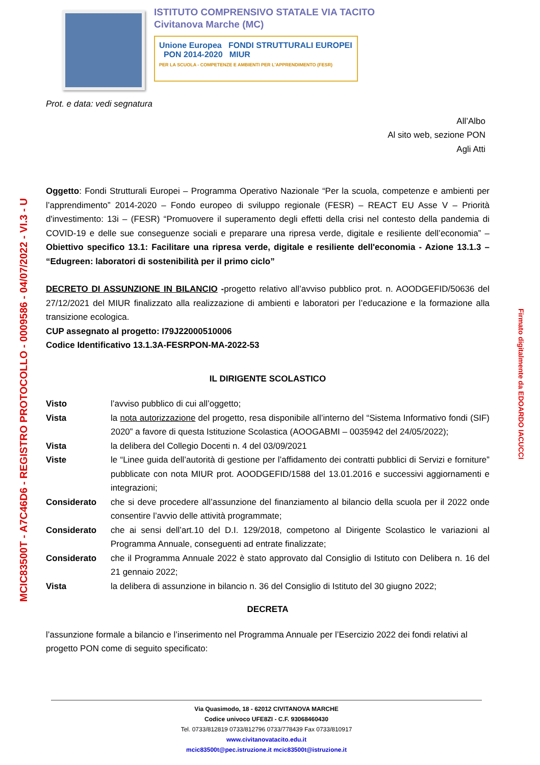ISTITUTO COMPRENSIVO STATALE VIA TACITO
Civitanova Marche (MC)
Unione Europea FONDI STRUTTURALI EUROPEI PON 2014-2020 MIUR
PER LA SCUOLA - COMPETENZE E AMBIENTI PER L'APPRENDIMENTO (FESR)
Prot. e data: vedi segnatura
All’Albo
Al sito web, sezione PON
Agli Atti
Oggetto: Fondi Strutturali Europei – Programma Operativo Nazionale “Per la scuola, competenze e ambienti per l’apprendimento” 2014-2020 – Fondo europeo di sviluppo regionale (FESR) – REACT EU Asse V – Priorità d'investimento: 13i – (FESR) “Promuovere il superamento degli effetti della crisi nel contesto della pandemia di COVID-19 e delle sue conseguenze sociali e preparare una ripresa verde, digitale e resiliente dell’economia” – Obiettivo specifico 13.1: Facilitare una ripresa verde, digitale e resiliente dell'economia - Azione 13.1.3 – “Edugreen: laboratori di sostenibilità per il primo ciclo”
DECRETO DI ASSUNZIONE IN BILANCIO -progetto relativo all’avviso pubblico prot. n. AOODGEFID/50636 del 27/12/2021 del MIUR finalizzato alla realizzazione di ambienti e laboratori per l’educazione e la formazione alla transizione ecologica.
CUP assegnato al progetto: I79J22000510006
Codice Identificativo 13.1.3A-FESRPON-MA-2022-53
IL DIRIGENTE SCOLASTICO
Visto l’avviso pubblico di cui all’oggetto;
Vista la nota autorizzazione del progetto, resa disponibile all’interno del “Sistema Informativo fondi (SIF) 2020” a favore di questa Istituzione Scolastica (AOOGABMI – 0035942 del 24/05/2022);
Vista la delibera del Collegio Docenti n. 4 del 03/09/2021
Viste le “Linee guida dell’autorità di gestione per l’affidamento dei contratti pubblici di Servizi e forniture” pubblicate con nota MIUR prot. AOODGEFID/1588 del 13.01.2016 e successivi aggiornamenti e integrazioni;
Considerato che si deve procedere all’assunzione del finanziamento al bilancio della scuola per il 2022 onde consentire l’avvio delle attività programmate;
Considerato che ai sensi dell’art.10 del D.I. 129/2018, competono al Dirigente Scolastico le variazioni al Programma Annuale, conseguenti ad entrate finalizzate;
Considerato che il Programma Annuale 2022 è stato approvato dal Consiglio di Istituto con Delibera n. 16 del 21 gennaio 2022;
Vista la delibera di assunzione in bilancio n. 36 del Consiglio di Istituto del 30 giugno 2022;
DECRETA
l’assunzione formale a bilancio e l’inserimento nel Programma Annuale per l’Esercizio 2022 dei fondi relativi al progetto PON come di seguito specificato:
MCIC83500T - A7C46D6 - REGISTRO PROTOCOLLO - 0009586 - 04/07/2022 - VI.3 - U
Firmato digitalmente da EDOARDO IACUCCI
Via Quasimodo, 18 - 62012 CIVITANOVA MARCHE
Codice univoco UFE8ZI - C.F. 93068460430
Tel. 0733/812819 0733/812796 0733/778439 Fax 0733/810917
www.civitanovatacito.edu.it
mcic83500t@pec.istruzione.it mcic83500t@istruzione.it